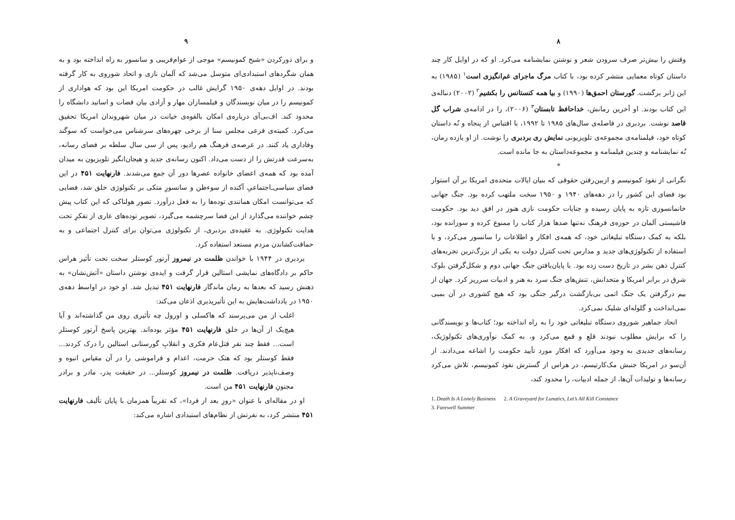۸
وقتش را بیش‌تر صرف سرودن شعر و نوشتن نمایشنامه می‌کرد. او که در اوایل کار چند داستان کوتاه معمایی منتشر کرده بود، با کتاب مرگ ماجرای غم‌انگیزی است<sup>۱</sup> (۱۹۸۵) به این ژانر برگشت. گورستان احمق‌ها (۱۹۹۰) و بیا همه کنستانس را بکشیم<sup>۲</sup> (۲۰۰۲) دنباله‌ی این کتاب بودند. او آخرین رمانش، خداحافظ تابستان<sup>۳</sup> (۲۰۰۶)، را در ادامه‌ی شراب گل قاصد نوشت. بردبری در فاصله‌ی سال‌های ۱۹۸۵ تا ۱۹۹۲، با اقتباس از پنجاه و نُه داستان کوتاه خود، فیلمنامه‌ی مجموعه‌ی تلویزیونی نمایش ری بردبری را نوشت. از او یازده رمان، نُه نمایشنامه و چندین فیلمنامه و مجموعه‌داستان به جا مانده است.
*
نگرانی از نفوذ کمونیسم و ازبین‌رفتن حقوقی که بنیان ایالات متحده‌ی امریکا بر آن استوار بود فضای این کشور را در دهه‌های ۱۹۴۰ و ۱۹۵۰ سخت ملتهب کرده بود. جنگ جهانی خانمانسوزی تازه به پایان رسیده و جنایات حکومت نازی هنوز در افق دید بود. حکومت فاشیستی آلمان در حوزه‌ی فرهنگ نه‌تنها صدها هزار کتاب را ممنوع کرده و سوزانده بود، بلکه به کمک دستگاه تبلیغاتی خود، که همه‌ی افکار و اطلاعات را سانسور می‌کرد، و با استفاده از تکنولوژی‌های جدید و مدارس تحت کنترل دولت به یکی از بزرگ‌ترین تجربه‌های کنترل ذهن بشر در تاریخ دست زده بود. با پایان‌یافتن جنگ جهانی دوم و شکل‌گرفتن بلوک شرق در برابر امریکا و متحدانش، تنش‌های جنگ سرد به هنر و ادبیات سرریز کرد. جهان از بیم درگرفتن یک جنگ اتمی بی‌بازگشت درگیر جنگی بود که هیچ کشوری در آن بمبی نمی‌انداخت و گلوله‌ای شلیک نمی‌کرد.
اتحاد جماهیر شوروی دستگاه تبلیغاتی خود را به راه انداخته بود؛ کتاب‌ها و نویسندگانی را که برایش مطلوب نبودند قلع و قمع می‌کرد و، به کمک نوآوری‌های تکنولوژیک، رسانه‌های جدیدی به وجود می‌آورد که افکار مورد تأیید حکومت را اشاعه می‌دادند. از آن‌سو در امریکا جنبش مک‌کارتیسم، در هراس از گسترش نفوذ کمونیسم، تلاش می‌کرد رسانه‌ها و تولیدات آن‌ها، از جمله ادبیات، را محدود کند،
1. Death Is A Lonely Business 2. A Graveyard for Lunatics, Let’s All Kill Constance
3. Farewell Summer
۹
و برای دورکردن «شبح کمونیسم» موجی از عوام‌فریبی و سانسور به راه انداخته بود و به همان شگردهای استبدادی‌ای متوسل می‌شد که آلمان نازی و اتحاد شوروی به کار گرفته بودند. در اوایل دهه‌ی ۱۹۵۰ گرایش غالب در حکومت امریکا این بود که هواداری از کمونیسم را در میان نویسندگان و فیلمسازان مهار و آزادی بیان قضات و اساتید دانشگاه را محدود کند. اف‌بی‌آی درباره‌ی امکان بالقوه‌ی خیانت در میان شهروندان امریکا تحقیق می‌کرد. کمیته‌ی فرعی مجلس سنا از برخی چهره‌های سرشناس می‌خواست که سوگند وفاداری یاد کنند. در عرصه‌ی فرهنگ هم رادیو، پس از سی سال سلطه بر فضای رسانه، به‌سرعت قدرتش را از دست می‌داد. اکنون رسانه‌ی جدید و هیجان‌انگیز تلویزیون به میدان آمده بود که همه‌ی اعضای خانواده عصرها دور آن جمع می‌شدند. فارنهایت ۴۵۱ در این فضای سیاسی‌ـ‌اجتماعیِ آکنده از سوءظن و سانسورِ متکی بر تکنولوژی خلق شد، فضایی که می‌توانست امکان همانندی توده‌ها را به فعل درآورد. تصور هولناکی که این کتاب پیش چشم خواننده می‌گذارد از این فضا سرچشمه می‌گیرد، تصویر توده‌های عاری از تفکرِ تحت هدایت تکنولوژی. به عقیده‌ی بردبری، از تکنولوژی می‌توان برای کنترل اجتماعی و به حماقت‌کشاندن مردم مستعد استفاده کرد.
بردبری در ۱۹۴۴ با خواندن ظلمت در نیمروز آرتور کوستلر سخت تحت تأثیر هراس حاکم بر دادگاه‌های نمایشی استالین قرار گرفت و ایده‌ی نوشتن داستان «آتش‌نشان» به ذهنش رسید که بعدها به رمان ماندگار فارنهایت ۴۵۱ تبدیل شد. او خود در اواسط دهه‌ی ۱۹۵۰ در یادداشت‌هایش به این تأثیرپذیری اذعان می‌کند:
اغلب از من می‌پرسند که هاکسلی و اورول چه تأثیری روی من گذاشته‌اند و آیا هیچ‌یک از آن‌ها در خلق فارنهایت ۴۵۱ مؤثر بوده‌اند. بهترین پاسخ آرتور کوستلر است... فقط چند نفر قتل‌عام فکری و انقلابِ گورستانی استالین را درک کردند... فقط کوستلر بود که هتک حرمت، اعدام و فراموشی را در آن مقیاس انبوه و وصف‌ناپذیر دریافت. ظلمت در نیمروز کوستلر... در حقیقت پدر، مادر و برادر مجنونِ فارنهایت ۴۵۱ من است.
او در مقاله‌ای با عنوان «روزِ بعد از فردا»، که تقریباً همزمان با پایان تألیف فارنهایت ۴۵۱ منتشر کرد، به نفرتش از نظام‌های استبدادی اشاره می‌کند: